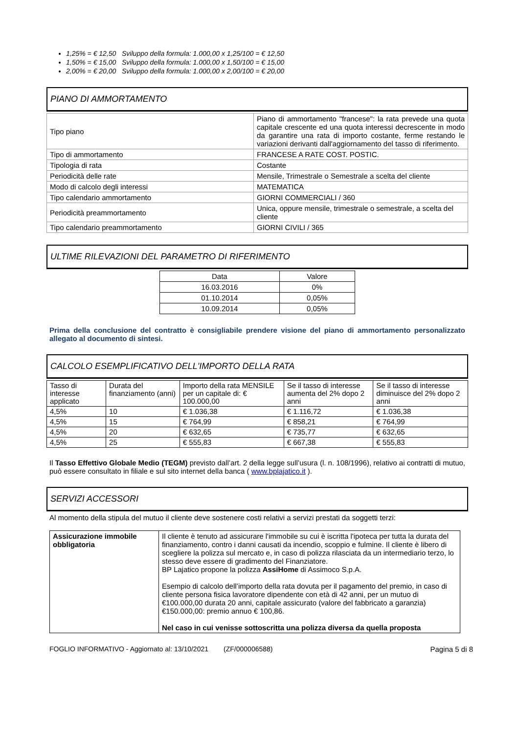1,25% = € 12,50 Sviluppo della formula: 1.000,00 x 1,25/100 = € 12,50
1,50% = € 15,00 Sviluppo della formula: 1.000,00 x 1,50/100 = € 15,00
2,00% = € 20,00 Sviluppo della formula: 1.000,00 x 2,00/100 = € 20,00
PIANO DI AMMORTAMENTO
| Tipo piano | Piano di ammortamento "francese": la rata prevede una quota capitale crescente ed una quota interessi decrescente in modo da garantire una rata di importo costante, ferme restando le variazioni derivanti dall'aggiornamento del tasso di riferimento. |
| Tipo di ammortamento | FRANCESE A RATE COST. POSTIC. |
| Tipologia di rata | Costante |
| Periodicità delle rate | Mensile, Trimestrale o Semestrale a scelta del cliente |
| Modo di calcolo degli interessi | MATEMATICA |
| Tipo calendario ammortamento | GIORNI COMMERCIALI / 360 |
| Periodicità preammortamento | Unica, oppure mensile, trimestrale o semestrale, a scelta del cliente |
| Tipo calendario preammortamento | GIORNI CIVILI / 365 |
ULTIME RILEVAZIONI DEL PARAMETRO DI RIFERIMENTO
| Data | Valore |
| --- | --- |
| 16.03.2016 | 0% |
| 01.10.2014 | 0,05% |
| 10.09.2014 | 0,05% |
Prima della conclusione del contratto è consigliabile prendere visione del piano di ammortamento personalizzato allegato al documento di sintesi.
CALCOLO ESEMPLIFICATIVO DELL'IMPORTO DELLA RATA
| Tasso di interesse applicato | Durata del finanziamento (anni) | Importo della rata MENSILE per un capitale di: € 100.000,00 | Se il tasso di interesse aumenta del 2% dopo 2 anni | Se il tasso di interesse diminuisce del 2% dopo 2 anni |
| --- | --- | --- | --- | --- |
| 4,5% | 10 | € 1.036,38 | € 1.116,72 | € 1.036,38 |
| 4,5% | 15 | € 764,99 | € 858,21 | € 764,99 |
| 4,5% | 20 | € 632,65 | € 735,77 | € 632,65 |
| 4,5% | 25 | € 555,83 | € 667,38 | € 555,83 |
Il Tasso Effettivo Globale Medio (TEGM) previsto dall’art. 2 della legge sull’usura (l. n. 108/1996), relativo ai contratti di mutuo, può essere consultato in filiale e sul sito internet della banca ( www.bplajatico.it ).
SERVIZI ACCESSORI
Al momento della stipula del mutuo il cliente deve sostenere costi relativi a servizi prestati da soggetti terzi:
| Assicurazione immobile obbligatoria | Il cliente è tenuto ad assicurare l'immobile su cui è iscritta l'ipoteca per tutta la durata del finanziamento, contro i danni causati da incendio, scoppio e fulmine. Il cliente è libero di scegliere la polizza sul mercato e, in caso di polizza rilasciata da un intermediario terzo, lo stesso deve essere di gradimento del Finanziatore. BP Lajatico propone la polizza AssiHome di Assimoco S.p.A. Esempio di calcolo dell’importo della rata dovuta per il pagamento del premio, in caso di cliente persona fisica lavoratore dipendente con età di 42 anni, per un mutuo di €100.000,00 durata 20 anni, capitale assicurato (valore del fabbricato a garanzia) €150.000,00: premio annuo € 100,86. Nel caso in cui venisse sottoscritta una polizza diversa da quella proposta |
FOGLIO INFORMATIVO - Aggiornato al: 13/10/2021 (ZF/000006588) Pagina 5 di 8